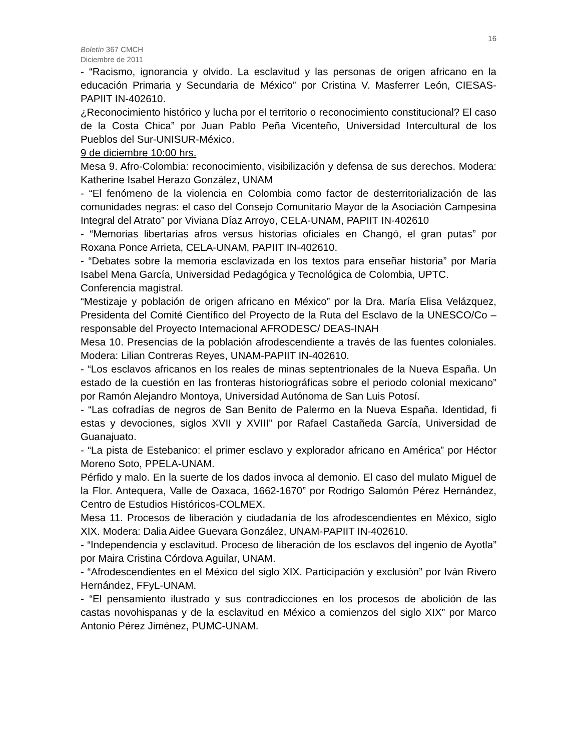16
Boletín 367 CMCH
Diciembre de 2011
- “Racismo, ignorancia y olvido. La esclavitud y las personas de origen africano en la educación Primaria y Secundaria de México” por Cristina V. Masferrer León, CIESAS-PAPIIT IN-402610.
¿Reconocimiento histórico y lucha por el territorio o reconocimiento constitucional? El caso de la Costa Chica” por Juan Pablo Peña Vicenteño, Universidad Intercultural de los Pueblos del Sur-UNISUR-México.
9 de diciembre 10:00 hrs.
Mesa 9. Afro-Colombia: reconocimiento, visibilización y defensa de sus derechos. Modera: Katherine Isabel Herazo González, UNAM
- “El fenómeno de la violencia en Colombia como factor de desterritorialización de las comunidades negras: el caso del Consejo Comunitario Mayor de la Asociación Campesina Integral del Atrato” por Viviana Díaz Arroyo, CELA-UNAM, PAPIIT IN-402610
- “Memorias libertarias afros versus historias oficiales en Changó, el gran putas” por Roxana Ponce Arrieta, CELA-UNAM, PAPIIT IN-402610.
- “Debates sobre la memoria esclavizada en los textos para enseñar historia” por María Isabel Mena García, Universidad Pedagógica y Tecnológica de Colombia, UPTC.
Conferencia magistral.
“Mestizaje y población de origen africano en México” por la Dra. María Elisa Velázquez, Presidenta del Comité Científico del Proyecto de la Ruta del Esclavo de la UNESCO/Co –responsable del Proyecto Internacional AFRODESC/ DEAS-INAH
Mesa 10. Presencias de la población afrodescendiente a través de las fuentes coloniales. Modera: Lilian Contreras Reyes, UNAM-PAPIIT IN-402610.
- “Los esclavos africanos en los reales de minas septentrionales de la Nueva España. Un estado de la cuestión en las fronteras historiográficas sobre el periodo colonial mexicano” por Ramón Alejandro Montoya, Universidad Autónoma de San Luis Potosí.
- “Las cofradías de negros de San Benito de Palermo en la Nueva España. Identidad, fi estas y devociones, siglos XVII y XVIII” por Rafael Castañeda García, Universidad de Guanajuato.
- “La pista de Estebanico: el primer esclavo y explorador africano en América” por Héctor Moreno Soto, PPELA-UNAM.
Pérfido y malo. En la suerte de los dados invoca al demonio. El caso del mulato Miguel de la Flor. Antequera, Valle de Oaxaca, 1662-1670” por Rodrigo Salomón Pérez Hernández, Centro de Estudios Históricos-COLMEX.
Mesa 11. Procesos de liberación y ciudadanía de los afrodescendientes en México, siglo XIX. Modera: Dalia Aidee Guevara González, UNAM-PAPIIT IN-402610.
- “Independencia y esclavitud. Proceso de liberación de los esclavos del ingenio de Ayotla” por Maira Cristina Córdova Aguilar, UNAM.
- “Afrodescendientes en el México del siglo XIX. Participación y exclusión” por Iván Rivero Hernández, FFyL-UNAM.
- “El pensamiento ilustrado y sus contradicciones en los procesos de abolición de las castas novohispanas y de la esclavitud en México a comienzos del siglo XIX” por Marco Antonio Pérez Jiménez, PUMC-UNAM.